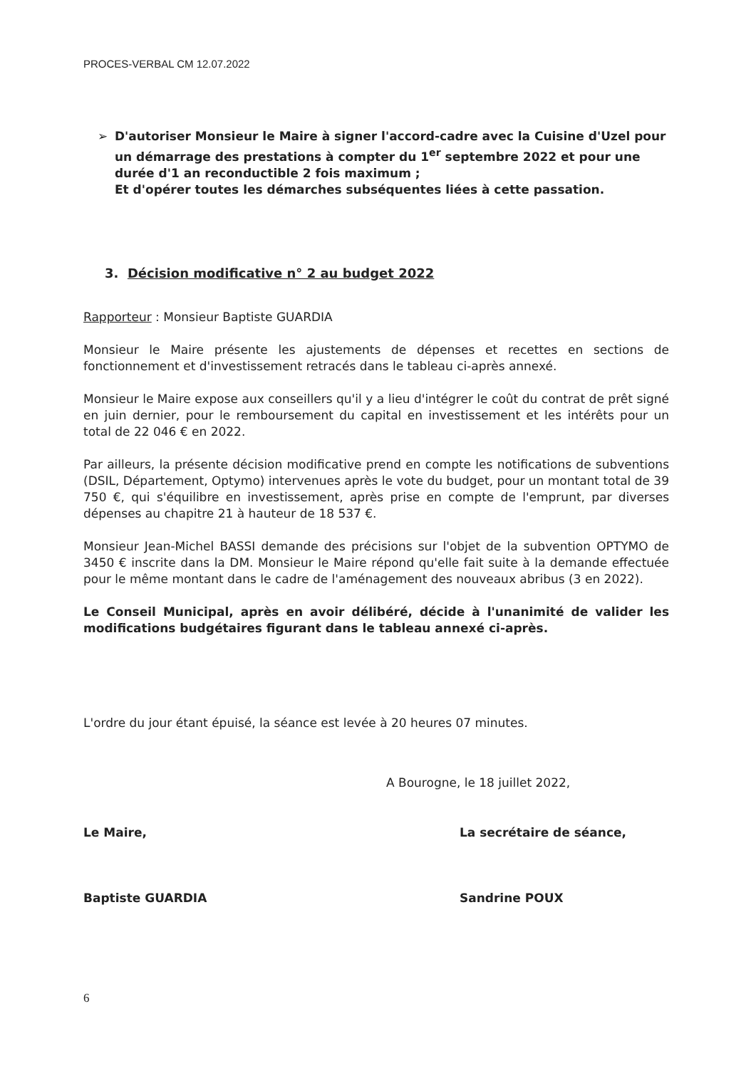PROCES-VERBAL CM 12.07.2022
➢ D'autoriser Monsieur le Maire à signer l'accord-cadre avec la Cuisine d'Uzel pour un démarrage des prestations à compter du 1<sup>er</sup> septembre 2022 et pour une durée d'1 an reconductible 2 fois maximum ;
Et d'opérer toutes les démarches subséquentes liées à cette passation.
3. Décision modificative n° 2 au budget 2022
Rapporteur : Monsieur Baptiste GUARDIA
Monsieur le Maire présente les ajustements de dépenses et recettes en sections de fonctionnement et d'investissement retracés dans le tableau ci-après annexé.
Monsieur le Maire expose aux conseillers qu'il y a lieu d'intégrer le coût du contrat de prêt signé en juin dernier, pour le remboursement du capital en investissement et les intérêts pour un total de 22 046 € en 2022.
Par ailleurs, la présente décision modificative prend en compte les notifications de subventions (DSIL, Département, Optymo) intervenues après le vote du budget, pour un montant total de 39 750 €, qui s'équilibre en investissement, après prise en compte de l'emprunt, par diverses dépenses au chapitre 21 à hauteur de 18 537 €.
Monsieur Jean-Michel BASSI demande des précisions sur l'objet de la subvention OPTYMO de 3450 € inscrite dans la DM. Monsieur le Maire répond qu'elle fait suite à la demande effectuée pour le même montant dans le cadre de l'aménagement des nouveaux abribus (3 en 2022).
Le Conseil Municipal, après en avoir délibéré, décide à l'unanimité de valider les modifications budgétaires figurant dans le tableau annexé ci-après.
L'ordre du jour étant épuisé, la séance est levée à 20 heures 07 minutes.
A Bourogne, le 18 juillet 2022,
Le Maire,
Baptiste GUARDIA
La secrétaire de séance,
Sandrine POUX
6